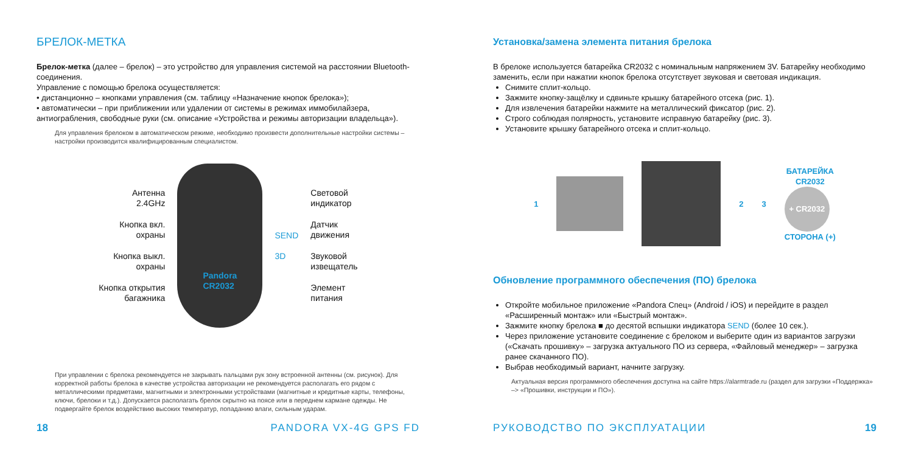БРЕЛОК-МЕТКА
Брелок-метка (далее – брелок) – это устройство для управления системой на расстоянии Bluetooth-соединения.
Управление с помощью брелока осуществляется:
• дистанционно – кнопками управления (см. таблицу «Назначение кнопок брелока»);
• автоматически – при приближении или удалении от системы в режимах иммобилайзера, антиограбления, свободные руки (см. описание «Устройства и режимы авторизации владельца»).
Для управления брелоком в автоматическом режиме, необходимо произвести дополнительные настройки системы – настройки производится квалифицированным специалистом.
Антенна
2.4GHz
Кнопка вкл.
охраны
Кнопка выкл.
охраны
Кнопка открытия
багажника
Pandora
CR2032
SEND
3D
Световой
индикатор
Датчик
движения
Звуковой
извещатель
Элемент
питания
При управлении с брелока рекомендуется не закрывать пальцами рук зону встроенной антенны (см. рисунок). Для корректной работы брелока в качестве устройства авторизации не рекомендуется располагать его рядом с металлическими предметами, магнитными и электронными устройствами (магнитные и кредитные карты, телефоны, ключи, брелоки и т.д.). Допускается располагать брелок скрытно на поясе или в переднем кармане одежды. Не подвергайте брелок воздействию высоких температур, попаданию влаги, сильным ударам.
18 PANDORA VX-4G GPS FD
Установка/замена элемента питания брелока
В брелоке используется батарейка CR2032 с номинальным напряжением 3V. Батарейку необходимо заменить, если при нажатии кнопок брелока отсутствует звуковая и световая индикация.
Снимите сплит-кольцо.
Зажмите кнопку-защёлку и сдвиньте крышку батарейного отсека (рис. 1).
Для извлечения батарейки нажмите на металлический фиксатор (рис. 2).
Строго соблюдая полярность, установите исправную батарейку (рис. 3).
Установите крышку батарейного отсека и сплит-кольцо.
1 2 3
БАТАРЕЙКА
CR2032
+ CR2032
СТОРОНА (+)
Обновление программного обеспечения (ПО) брелока
Откройте мобильное приложение «Pandora Спец» (Android / iOS) и перейдите в раздел «Расширенный монтаж» или «Быстрый монтаж».
Зажмите кнопку брелока ■ до десятой вспышки индикатора SEND (более 10 сек.).
Через приложение установите соединение с брелоком и выберите один из вариантов загрузки («Скачать прошивку» – загрузка актуального ПО из сервера, «Файловый менеджер» – загрузка ранее скачанного ПО).
Выбрав необходимый вариант, начните загрузку.
Актуальная версия программного обеспечения доступна на сайте https://alarmtrade.ru (раздел для загрузки «Поддержка» –> «Прошивки, инструкции и ПО»).
РУКОВОДСТВО ПО ЭКСПЛУАТАЦИИ 19